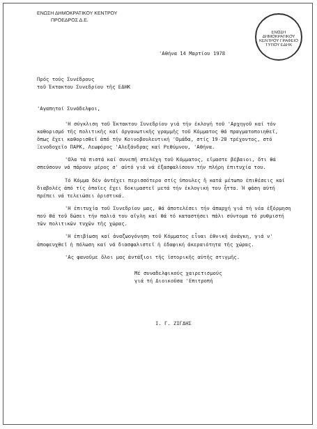ΕΝΩΣΗ ΔΗΜΟΚΡΑΤΙΚΟΥ ΚΕΝΤΡΟΥ
ΠΡΟΕΔΡΟΣ Δ.Ε.
ΕΝΩΣΗ ΔΗΜΟΚΡΑΤΙΚΟΥ ΚΕΝΤΡΟΥ ΓΡΑΦΕΙΟ ΤΥΠΟΥ ΕΔΗΚ
'Αθήνα 14 Μαρτίου 1978
Πρός τούς Συνέδρους
τοῦ Έκτακτου Συνεδρίου τῆς ΕΔΗΚ
'Αγαπητοί Συνάδελφοι,
'Η σύγκλιση τοῦ Έκτακτου Συνεδρίου γιά τήν ἐκλογή τοῦ 'Αρχηγοῦ καί τόν καθορισμό τῆς πολιτικῆς καί ὀργανωτικῆς γραμμῆς τοῦ Κόμματος θά πραγματοποιηθεῖ, ὅπως ἔχει καθορισθεῖ ἀπό τήν Κοινοβουλευτική 'Ομάδα, στίς 19-20 τρέχοντος, στό Ξενοδοχεῖο ΠΑΡΚ, Λεωφόρος 'Αλεξάνδρας καί Ρεθύμνου, 'Αθήνα.
'Ολα τά πιστά καί συνεπῆ στελέχη τοῦ Κόμματος, εἴμαστε βέβαιοι, ὅτι θά σπεύσουν νά πάρουν μέρος σ' αὐτό γιά νά ἐξασφαλίσουν τήν πλήρη ἐπιτυχία του.
Τό Κόμμα δέν ἀντέχει περισσότερο στίς ὑπουλες ἤ κατά μέτωπο ἐπιθέσεις καί διαβολές ἀπό τίς ὁποῖες ἔχει δοκιμαστεῖ μετά τήν ἐκλογική του ἧττα. Ἡ φάση αὐτή πρέπει νά τελειώσει ὁριστικά.
'Η ἐπιτυχία τοῦ Συνεδρίου μας, θά ἀποτελέσει τήν ἀπαρχή γιά τή νέα ἐξόρμηση πού θά τοῦ δώσει τήν παλιά του αἴγλη καί θά τό καταστήσει πάλι σύντομα τό ρυθμιστή τῶν πολιτικῶν τυχῶν τῆς χώρας.
'Η ἐπιβίωση καί ἀναζωογόνηση τοῦ Κόμματος εἶναι ἐθνική ἀνάγκη, γιά ν' ἀποφευχθεῖ ἡ πόλωση καί νά διασφαλιστεῖ ἡ ἐδαφική ἀκεραιότητα τῆς χώρας.
'Ας φανοῦμε ὅλοι μας ἀντάξιοι τῆς ἱστορικῆς αὐτῆς στιγμῆς.
Μέ συναδελφικούς χαιρετισμούς
γιά τή Διοικοῦσα 'Επιτροπή
Ι. Γ. ΖΙΓΔΗΣ